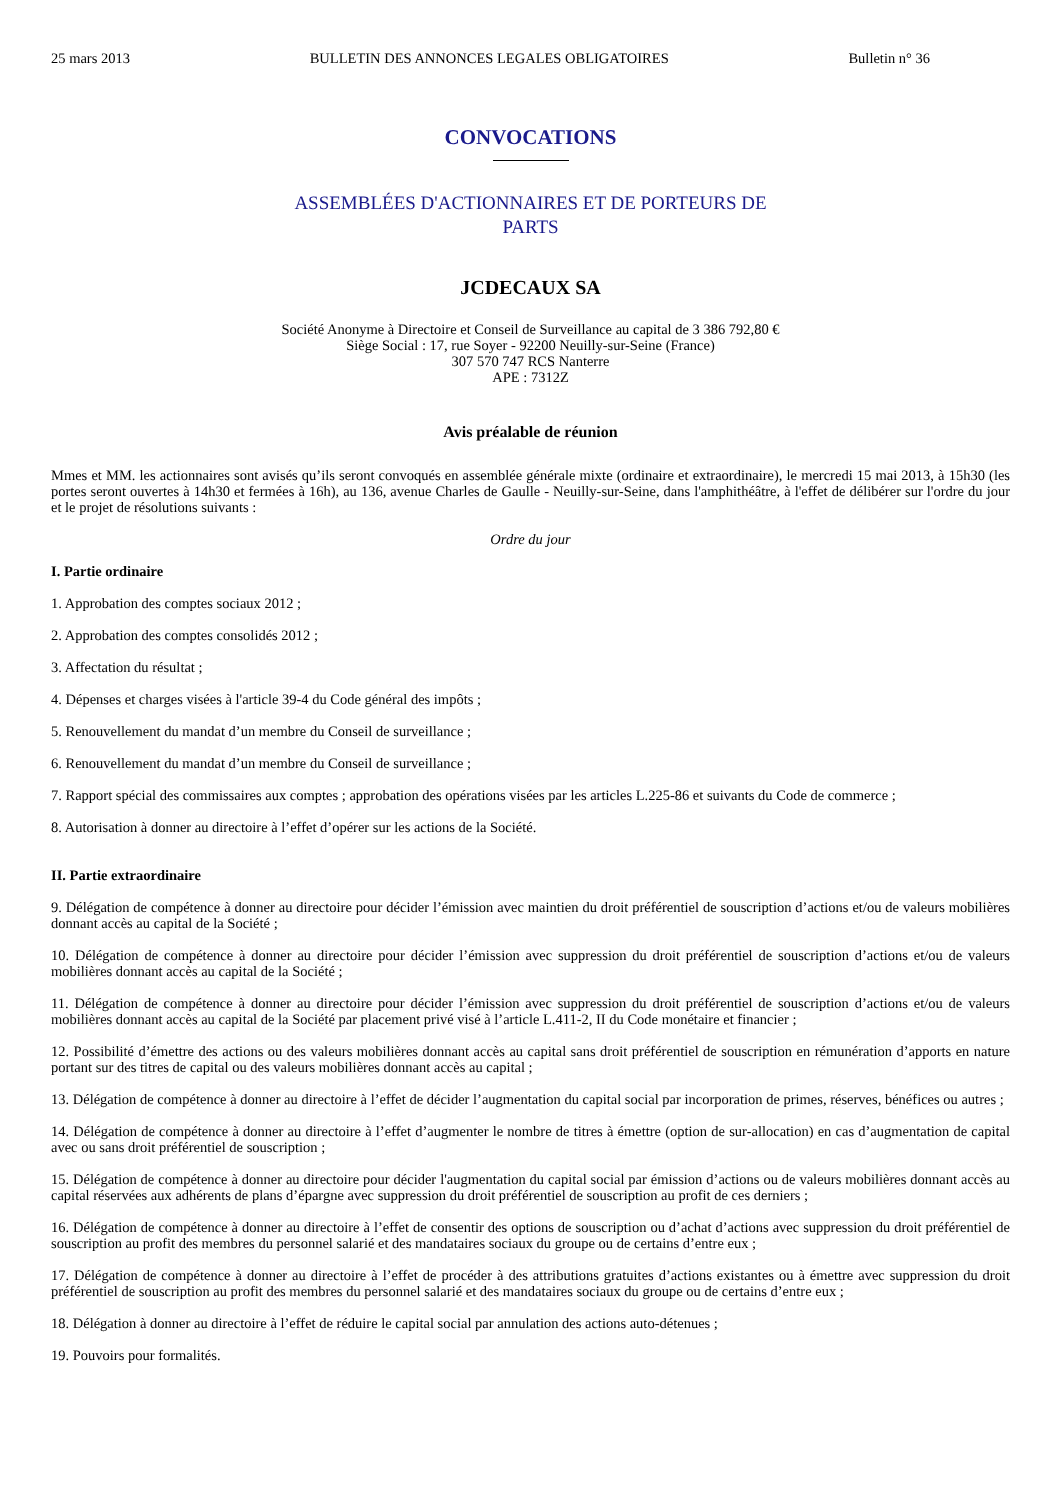25 mars 2013 BULLETIN DES ANNONCES LEGALES OBLIGATOIRES Bulletin n° 36
CONVOCATIONS
ASSEMBLÉES D'ACTIONNAIRES ET DE PORTEURS DE PARTS
JCDECAUX SA
Société Anonyme à Directoire et Conseil de Surveillance au capital de 3 386 792,80 €
Siège Social : 17, rue Soyer - 92200 Neuilly-sur-Seine (France)
307 570 747 RCS Nanterre
APE : 7312Z
Avis préalable de réunion
Mmes et MM. les actionnaires sont avisés qu’ils seront convoqués en assemblée générale mixte (ordinaire et extraordinaire), le mercredi 15 mai 2013, à 15h30 (les portes seront ouvertes à 14h30 et fermées à 16h), au 136, avenue Charles de Gaulle - Neuilly-sur-Seine, dans l'amphithéâtre, à l'effet de délibérer sur l'ordre du jour et le projet de résolutions suivants :
Ordre du jour
I. Partie ordinaire
1. Approbation des comptes sociaux 2012 ;
2. Approbation des comptes consolidés 2012 ;
3. Affectation du résultat ;
4. Dépenses et charges visées à l'article 39-4 du Code général des impôts ;
5. Renouvellement du mandat d’un membre du Conseil de surveillance ;
6. Renouvellement du mandat d’un membre du Conseil de surveillance ;
7. Rapport spécial des commissaires aux comptes ; approbation des opérations visées par les articles L.225-86 et suivants du Code de commerce ;
8. Autorisation à donner au directoire à l’effet d’opérer sur les actions de la Société.
II. Partie extraordinaire
9. Délégation de compétence à donner au directoire pour décider l’émission avec maintien du droit préférentiel de souscription d’actions et/ou de valeurs mobilières donnant accès au capital de la Société ;
10. Délégation de compétence à donner au directoire pour décider l’émission avec suppression du droit préférentiel de souscription d’actions et/ou de valeurs mobilières donnant accès au capital de la Société ;
11. Délégation de compétence à donner au directoire pour décider l’émission avec suppression du droit préférentiel de souscription d’actions et/ou de valeurs mobilières donnant accès au capital de la Société par placement privé visé à l’article L.411-2, II du Code monétaire et financier ;
12. Possibilité d’émettre des actions ou des valeurs mobilières donnant accès au capital sans droit préférentiel de souscription en rémunération d’apports en nature portant sur des titres de capital ou des valeurs mobilières donnant accès au capital ;
13. Délégation de compétence à donner au directoire à l’effet de décider l’augmentation du capital social par incorporation de primes, réserves, bénéfices ou autres ;
14. Délégation de compétence à donner au directoire à l’effet d’augmenter le nombre de titres à émettre (option de sur-allocation) en cas d’augmentation de capital avec ou sans droit préférentiel de souscription ;
15. Délégation de compétence à donner au directoire pour décider l'augmentation du capital social par émission d’actions ou de valeurs mobilières donnant accès au capital réservées aux adhérents de plans d’épargne avec suppression du droit préférentiel de souscription au profit de ces derniers ;
16. Délégation de compétence à donner au directoire à l’effet de consentir des options de souscription ou d’achat d’actions avec suppression du droit préférentiel de souscription au profit des membres du personnel salarié et des mandataires sociaux du groupe ou de certains d’entre eux ;
17. Délégation de compétence à donner au directoire à l’effet de procéder à des attributions gratuites d’actions existantes ou à émettre avec suppression du droit préférentiel de souscription au profit des membres du personnel salarié et des mandataires sociaux du groupe ou de certains d’entre eux ;
18. Délégation à donner au directoire à l’effet de réduire le capital social par annulation des actions auto-détenues ;
19. Pouvoirs pour formalités.